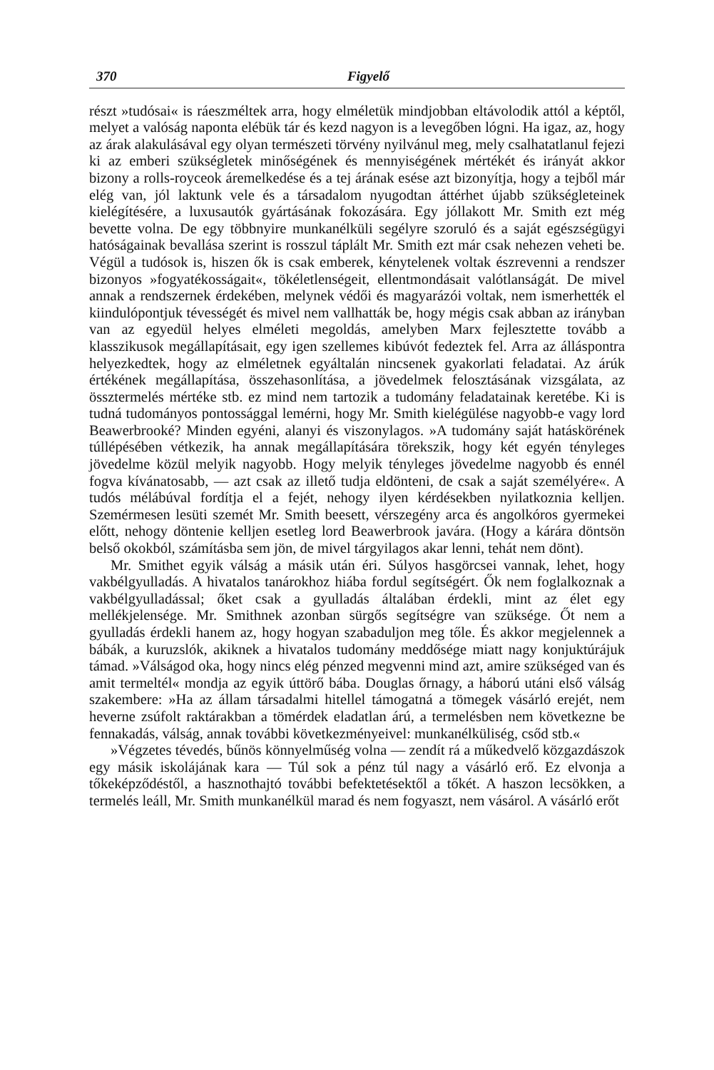370 Figyelő
részt »tudósai« is ráeszméltek arra, hogy elméletük mindjobban eltávolodik attól a képtől, melyet a valóság naponta elébük tár és kezd nagyon is a levegőben lógni. Ha igaz, az, hogy az árak alakulásával egy olyan természeti törvény nyilvánul meg, mely csalhatatlanul fejezi ki az emberi szükségletek minőségének és mennyiségének mértékét és irányát akkor bizony a rolls-roycеok áremelkedése és a tej árának esése azt bizonyítja, hogy a tejből már elég van, jól laktunk vele és a társadalom nyugodtan áttérhet újabb szükségleteinek kielégítésére, a luxusautók gyártásának fokozására. Egy jóllakott Mr. Smith ezt még bevette volna. De egy többnyire munkanélküli segélyre szoruló és a saját egészségügyi hatóságainak bevallása szerint is rosszul táplált Mr. Smith ezt már csak nehezen veheti be. Végül a tudósok is, hiszen ők is csak emberek, kénytelenek voltak észrevenni a rendszer bizonyos »fogyatékosságait«, tökéletlenségeit, ellentmondásait valótlanságát. De mivel annak a rendszernek érdekében, melynek védői és magyarázói voltak, nem ismerhették el kiindulópontjuk tévességét és mivel nem vallhatták be, hogy mégis csak abban az irányban van az egyedül helyes elméleti megoldás, amelyben Marx fejlesztette tovább a klasszikusok megállapításait, egy igen szellemes kibúvót fedeztek fel. Arra az álláspontra helyezkedtek, hogy az elméletnek egyáltalán nincsenek gyakorlati feladatai. Az árúk értékének megállapítása, összehasonlítása, a jövedelmek felosztásának vizsgálata, az össztermelés mértéke stb. ez mind nem tartozik a tudomány feladatainak keretébe. Ki is tudná tudományos pontossággal lemérni, hogy Mr. Smith kielégülése nagyobb-e vagy lord Beawerbrooké? Minden egyéni, alanyi és viszonylagos. »A tudomány saját hatáskörének túllépésében vétkezik, ha annak megállapítására törekszik, hogy két egyén tényleges jövedelme közül melyik nagyobb. Hogy melyik tényleges jövedelme nagyobb és ennél fogva kívánatosabb, — azt csak az illető tudja eldönteni, de csak a saját személyére«. A tudós mélábúval fordítja el a fejét, nehogy ilyen kérdésekben nyilatkoznia kelljen. Szemérmesen lesüti szemét Mr. Smith beesett, vérszegény arca és angolkóros gyermekei előtt, nehogy döntenie kelljen esetleg lord Beawerbrook javára. (Hogy a kárára döntsön belső okokból, számításba sem jön, de mivel tárgyilagos akar lenni, tehát nem dönt).
Mr. Smithet egyik válság a másik után éri. Súlyos hasgörcsei vannak, lehet, hogy vakbélgyulladás. A hivatalos tanárokhoz hiába fordul segítségért. Ők nem foglalkoznak a vakbélgyulladással; őket csak a gyulladás általában érdekli, mint az élet egy mellékjelensége. Mr. Smithnek azonban sürgős segítségre van szüksége. Őt nem a gyulladás érdekli hanem az, hogy hogyan szabadulјon meg tőle. És akkor megjelennek a bábák, a kuruzslók, akiknek a hivatalos tudomány meddősége miatt nagy konjuktúrájuk támad. »Válságod oka, hogy nincs elég pénzed megvenni mind azt, amire szükséged van és amit termeltél« mondja az egyik úttörő bába. Douglas őrnagy, a háború utáni első válság szakembere: »Ha az állam társadalmi hitellel támogatná a tömegek vásárló erejét, nem heverne zsúfolt raktárakban a tömérdek eladatlan árú, a termelésben nem következne be fennakadás, válság, annak további következményeivel: munkanélküliség, csőd stb.«
»Végzetes tévedés, bűnös könnyelműség volna — zendít rá a műkedvelő közgazdászok egy másik iskolájának kara — Túl sok a pénz túl nagy a vásárló erő. Ez elvonja a tőkeképződéstől, a hasznothajtó további befektetésektől a tőkét. A haszon lecsökken, a termelés leáll, Mr. Smith munkanélkül marad és nem fogyaszt, nem vásárol. A vásárló erőt